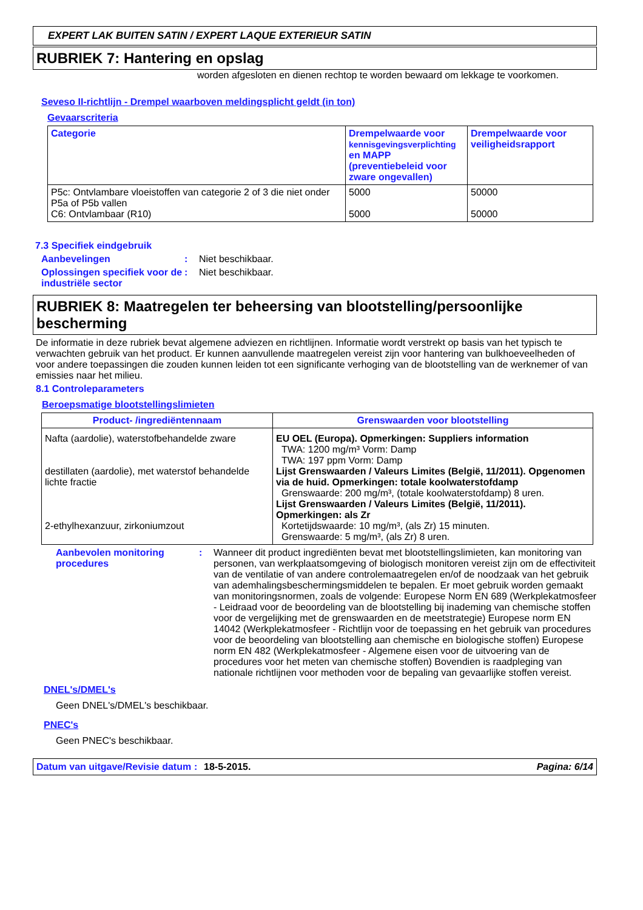EXPERT LAK BUITEN SATIN / EXPERT LAQUE EXTERIEUR SATIN
RUBRIEK 7: Hantering en opslag
worden afgesloten en dienen rechtop te worden bewaard om lekkage te voorkomen.
Seveso II-richtlijn - Drempel waarboven meldingsplicht geldt (in ton)
Gevaarscriteria
| Categorie | Drempelwaarde voor kennisgevingsverplichting en MAPP (preventiebeleid voor zware ongevallen) | Drempelwaarde voor veiligheidsrapport |
| --- | --- | --- |
| P5c: Ontvlambare vloeistoffen van categorie 2 of 3 die niet onder P5a of P5b vallen C6: Ontvlambaar (R10) | 5000 5000 | 50000 50000 |
7.3 Specifiek eindgebruik
Aanbevelingen: Niet beschikbaar.
Oplossingen specifiek voor de industriële sector: Niet beschikbaar.
RUBRIEK 8: Maatregelen ter beheersing van blootstelling/persoonlijke bescherming
De informatie in deze rubriek bevat algemene adviezen en richtlijnen. Informatie wordt verstrekt op basis van het typisch te verwachten gebruik van het product. Er kunnen aanvullende maatregelen vereist zijn voor hantering van bulkhoeveelheden of voor andere toepassingen die zouden kunnen leiden tot een significante verhoging van de blootstelling van de werknemer of van emissies naar het milieu.
8.1 Controleparameters
Beroepsmatige blootstellingslimieten
| Product- /ingrediëntennaam | Grenswaarden voor blootstelling |
| --- | --- |
| Nafta (aardolie), waterstofbehandelde zware destillaten (aardolie), met waterstof behandelde lichte fractie 2-ethylhexanzuur, zirkoniumzout | EU OEL (Europa). Opmerkingen: Suppliers information TWA: 1200 mg/m³ Vorm: Damp TWA: 197 ppm Vorm: Damp Lijst Grenswaarden / Valeurs Limites (België, 11/2011). Opgenomen via de huid. Opmerkingen: totale koolwaterstofdamp Grenswaarde: 200 mg/m³, (totale koolwaterstofdamp) 8 uren. Lijst Grenswaarden / Valeurs Limites (België, 11/2011). Opmerkingen: als Zr Kortetijdswaarde: 10 mg/m³, (als Zr) 15 minuten. Grenswaarde: 5 mg/m³, (als Zr) 8 uren. |
Aanbevolen monitoring procedures: Wanneer dit product ingrediënten bevat met blootstellingslimieten, kan monitoring van personen, van werkplaatsomgeving of biologisch monitoren vereist zijn om de effectiviteit van de ventilatie of van andere controlemaatregelen en/of de noodzaak van het gebruik van ademhalingsbeschermingsmiddelen te bepalen. Er moet gebruik worden gemaakt van monitoringsnormen, zoals de volgende: Europese Norm EN 689 (Werkplekatmosfeer - Leidraad voor de beoordeling van de blootstelling bij inademing van chemische stoffen voor de vergelijking met de grenswaarden en de meetstrategie) Europese norm EN 14042 (Werkplekatmosfeer - Richtlijn voor de toepassing en het gebruik van procedures voor de beoordeling van blootstelling aan chemische en biologische stoffen) Europese norm EN 482 (Werkplekatmosfeer - Algemene eisen voor de uitvoering van de procedures voor het meten van chemische stoffen) Bovendien is raadpleging van nationale richtlijnen voor methoden voor de bepaling van gevaarlijke stoffen vereist.
DNEL's/DMEL's
Geen DNEL's/DMEL's beschikbaar.
PNEC's
Geen PNEC's beschikbaar.
Datum van uitgave/Revisie datum: 18-5-2015. Pagina: 6/14